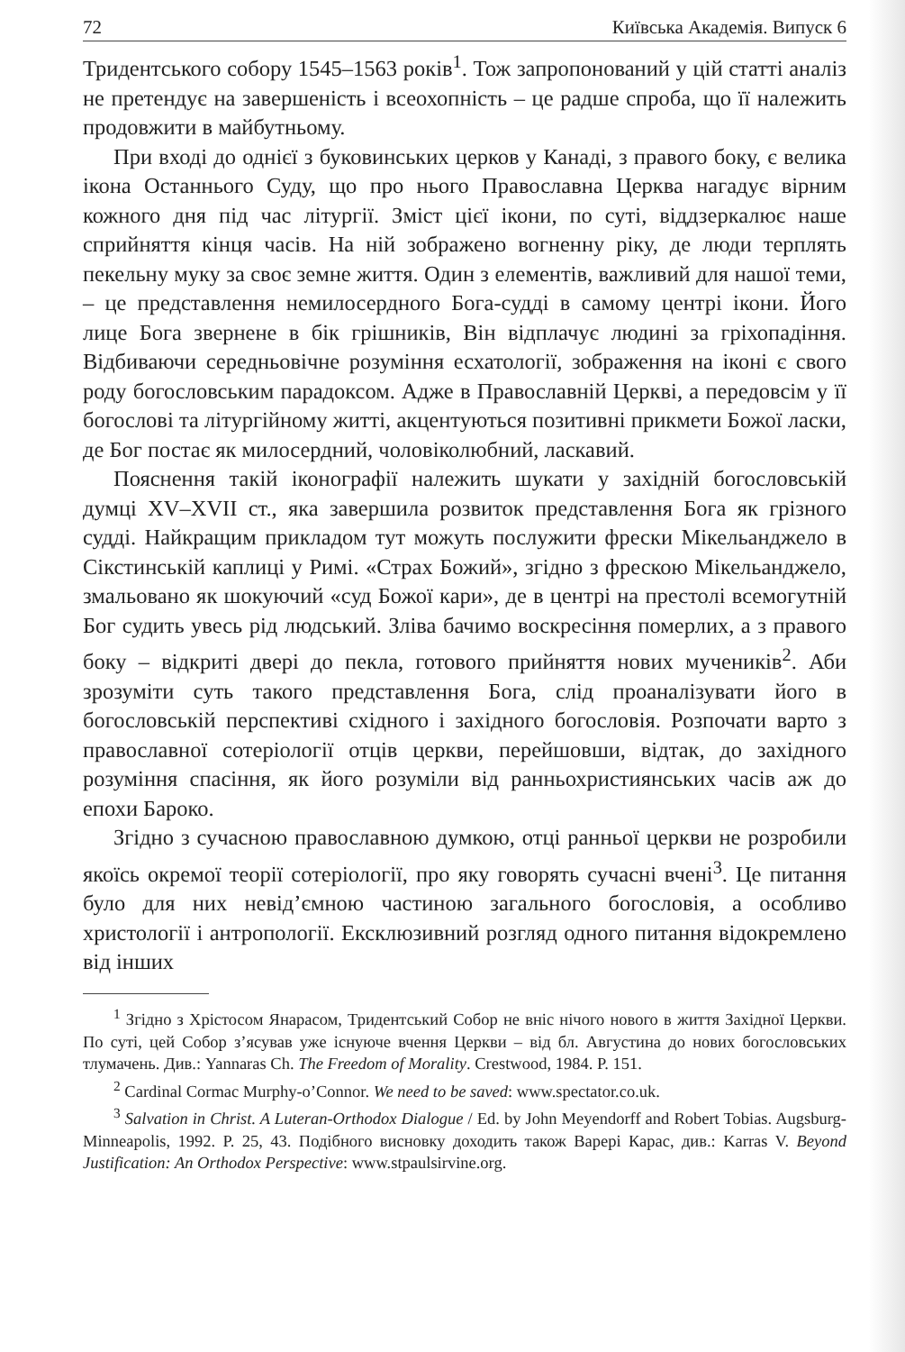72 Київська Академія. Випуск 6
Тридентського собору 1545–1563 років<sup>1</sup>. Тож запропонований у цій статті аналіз не претендує на завершеність і всеохопність – це радше спроба, що її належить продовжити в майбутньому.
При вході до однієї з буковинських церков у Канаді, з правого боку, є велика ікона Останнього Суду, що про нього Православна Церква нагадує вірним кожного дня під час літургії. Зміст цієї ікони, по суті, віддзеркалює наше сприйняття кінця часів. На ній зображено вогненну ріку, де люди терплять пекельну муку за своє земне життя. Один з елементів, важливий для нашої теми, – це представлення немилосердного Бога-судді в самому центрі ікони. Його лице Бога звернене в бік грішників, Він відплачує людині за гріхопадіння. Відбиваючи середньовічне розуміння есхатології, зображення на іконі є свого роду богословським парадоксом. Адже в Православній Церкві, а передовсім у її богослові та літургійному житті, акцентуються позитивні прикмети Божої ласки, де Бог постає як милосердний, чоловіколюбний, ласкавий.
Пояснення такій іконографії належить шукати у західній богословській думці XV–XVII ст., яка завершила розвиток представлення Бога як грізного судді. Найкращим прикладом тут можуть послужити фрески Мікельанджело в Сікстинській каплиці у Римі. «Страх Божий», згідно з фрескою Мікельанджело, змальовано як шокуючий «суд Божої кари», де в центрі на престолі всемогутній Бог судить увесь рід людський. Зліва бачимо воскресіння померлих, а з правого боку – відкриті двері до пекла, готового прийняття нових мучеників<sup>2</sup>. Аби зрозуміти суть такого представлення Бога, слід проаналізувати його в богословській перспективі східного і західного богословія. Розпочати варто з православної сотеріології отців церкви, перейшовши, відтак, до західного розуміння спасіння, як його розуміли від ранньохристиянських часів аж до епохи Бароко.
Згідно з сучасною православною думкою, отці ранньої церкви не розробили якоїсь окремої теорії сотеріології, про яку говорять сучасні вчені<sup>3</sup>. Це питання було для них невід’ємною частиною загального богословія, а особливо христології і антропології. Ексклюзивний розгляд одного питання відокремлено від інших
<sup>1</sup> Згідно з Хрістосом Янарасом, Тридентський Собор не вніс нічого нового в життя Західної Церкви. По суті, цей Собор з’ясував уже існуюче вчення Церкви – від бл. Августина до нових богословських тлумачень. Див.: Yannaras Ch. The Freedom of Morality. Crestwood, 1984. P. 151.
<sup>2</sup> Cardinal Cormac Murphy-o’Connor. We need to be saved: www.spectator.co.uk.
<sup>3</sup> Salvation in Christ. A Luteran-Orthodox Dialogue / Ed. by John Meyendorff and Robert Tobias. Augsburg-Minneapolis, 1992. P. 25, 43. Подібного висновку доходить також Варері Карас, див.: Karras V. Beyond Justification: An Orthodox Perspective: www.stpaulsirvine.org.